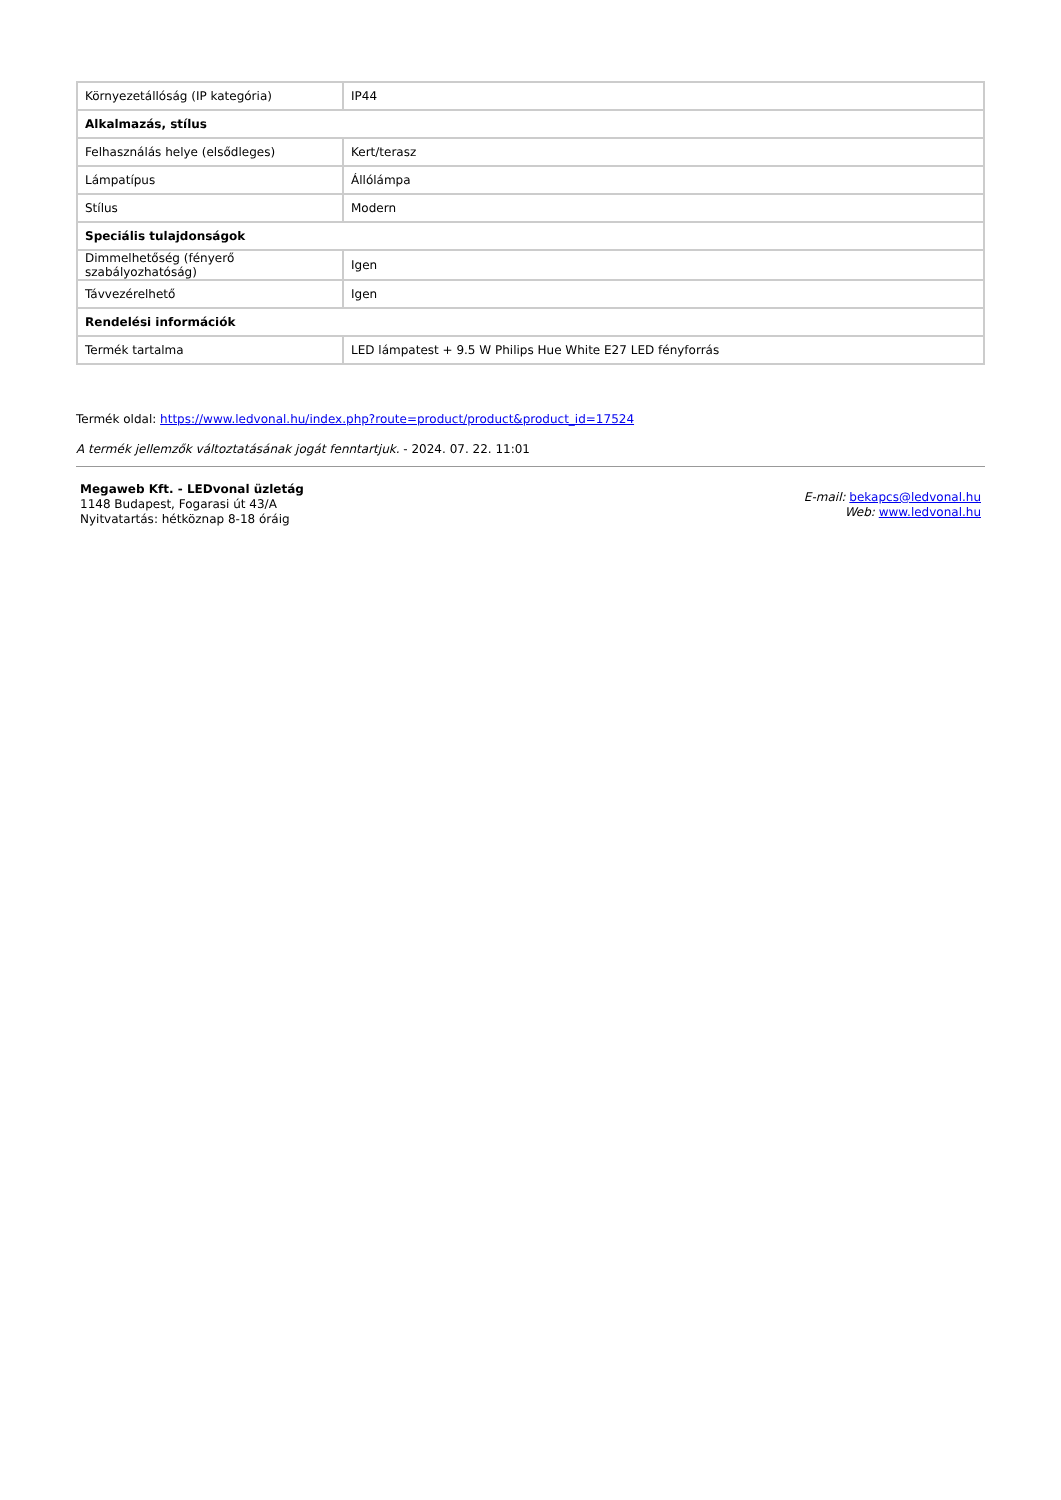| Környezetállóság (IP kategória) | IP44 |
| Alkalmazás, stílus | |
| Felhasználás helye (elsődleges) | Kert/terasz |
| Lámpatípus | Állólámpa |
| Stílus | Modern |
| Speciális tulajdonságok | |
| Dimmelhetőség (fényerő szabályozhatóság) | Igen |
| Távvezérelhető | Igen |
| Rendelési információk | |
| Termék tartalma | LED lámpatest + 9.5 W Philips Hue White E27 LED fényforrás |
Termék oldal: https://www.ledvonal.hu/index.php?route=product/product&product_id=17524
A termék jellemzők változtatásának jogát fenntartjuk. - 2024. 07. 22. 11:01
Megaweb Kft. - LEDvonal üzletág
1148 Budapest, Fogarasi út 43/A
Nyitvatartás: hétköznap 8-18 óráig
E-mail: bekapcs@ledvonal.hu
Web: www.ledvonal.hu